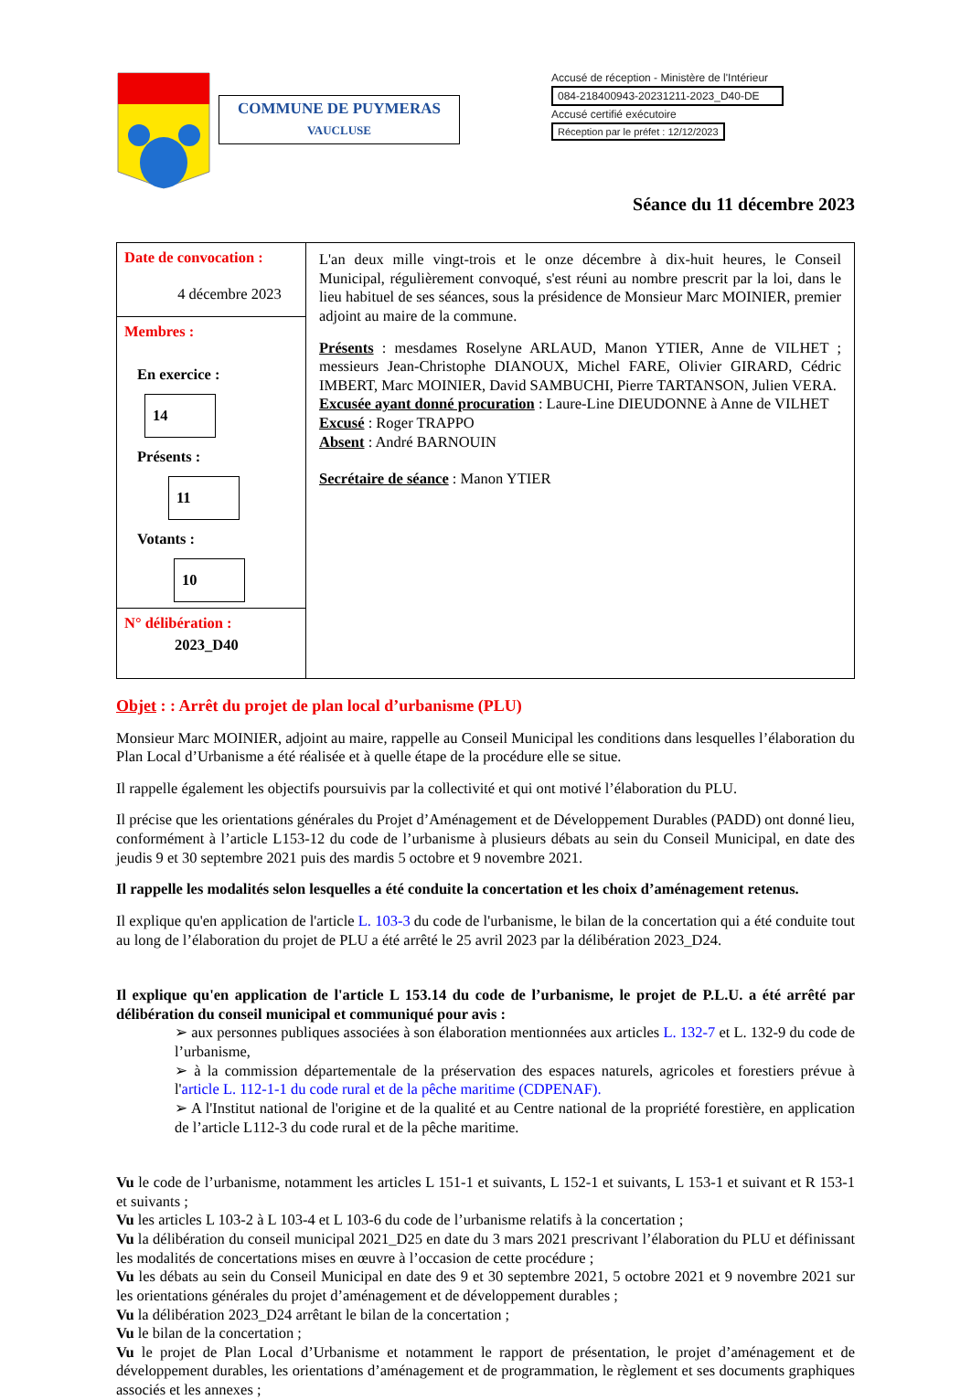COMMUNE DE PUYMERAS
VAUCLUSE
Accusé de réception - Ministère de l'Intérieur
084-218400943-20231211-2023_D40-DE
Accusé certifié exécutoire
Réception par le préfet : 12/12/2023
Séance du 11 décembre 2023
| Date de convocation : 4 décembre 2023 | L'an deux mille vingt-trois et le onze décembre à dix-huit heures, le Conseil Municipal, régulièrement convoqué, s'est réuni au nombre prescrit par la loi, dans le lieu habituel de ses séances, sous la présidence de Monsieur Marc MOINIER, premier adjoint au maire de la commune. Présents : mesdames Roselyne ARLAUD, Manon YTIER, Anne de VILHET ; messieurs Jean-Christophe DIANOUX, Michel FARE, Olivier GIRARD, Cédric IMBERT, Marc MOINIER, David SAMBUCHI, Pierre TARTANSON, Julien VERA. Excusée ayant donné procuration : Laure-Line DIEUDONNE à Anne de VILHET Excusé : Roger TRAPPO Absent : André BARNOUIN Secrétaire de séance : Manon YTIER |
| Membres : En exercice : 14 Présents : 11 Votants : 10 | |
| N° délibération : 2023_D40 | |
Objet : : Arrêt du projet de plan local d’urbanisme (PLU)
Monsieur Marc MOINIER, adjoint au maire, rappelle au Conseil Municipal les conditions dans lesquelles l’élaboration du Plan Local d’Urbanisme a été réalisée et à quelle étape de la procédure elle se situe.
Il rappelle également les objectifs poursuivis par la collectivité et qui ont motivé l’élaboration du PLU.
Il précise que les orientations générales du Projet d’Aménagement et de Développement Durables (PADD) ont donné lieu, conformément à l’article L153-12 du code de l’urbanisme à plusieurs débats au sein du Conseil Municipal, en date des jeudis 9 et 30 septembre 2021 puis des mardis 5 octobre et 9 novembre 2021.
Il rappelle les modalités selon lesquelles a été conduite la concertation et les choix d’aménagement retenus.
Il explique qu'en application de l'article L. 103-3 du code de l'urbanisme, le bilan de la concertation qui a été conduite tout au long de l’élaboration du projet de PLU a été arrêté le 25 avril 2023 par la délibération 2023_D24.
Il explique qu'en application de l'article L 153.14 du code de l’urbanisme, le projet de P.L.U. a été arrêté par délibération du conseil municipal et communiqué pour avis :
➢ aux personnes publiques associées à son élaboration mentionnées aux articles L. 132-7 et L. 132-9 du code de l’urbanisme,
➢ à la commission départementale de la préservation des espaces naturels, agricoles et forestiers prévue à l'article L. 112-1-1 du code rural et de la pêche maritime (CDPENAF).
➢ A l'Institut national de l'origine et de la qualité et au Centre national de la propriété forestière, en application de l’article L112-3 du code rural et de la pêche maritime.
Vu le code de l’urbanisme, notamment les articles L 151-1 et suivants, L 152-1 et suivants, L 153-1 et suivant et R 153-1 et suivants ;
Vu les articles L 103-2 à L 103-4 et L 103-6 du code de l’urbanisme relatifs à la concertation ;
Vu la délibération du conseil municipal 2021_D25 en date du 3 mars 2021 prescrivant l’élaboration du PLU et définissant les modalités de concertations mises en œuvre à l’occasion de cette procédure ;
Vu les débats au sein du Conseil Municipal en date des 9 et 30 septembre 2021, 5 octobre 2021 et 9 novembre 2021 sur les orientations générales du projet d’aménagement et de développement durables ;
Vu la délibération 2023_D24 arrêtant le bilan de la concertation ;
Vu le bilan de la concertation ;
Vu le projet de Plan Local d’Urbanisme et notamment le rapport de présentation, le projet d’aménagement et de développement durables, les orientations d’aménagement et de programmation, le règlement et ses documents graphiques associés et les annexes ;